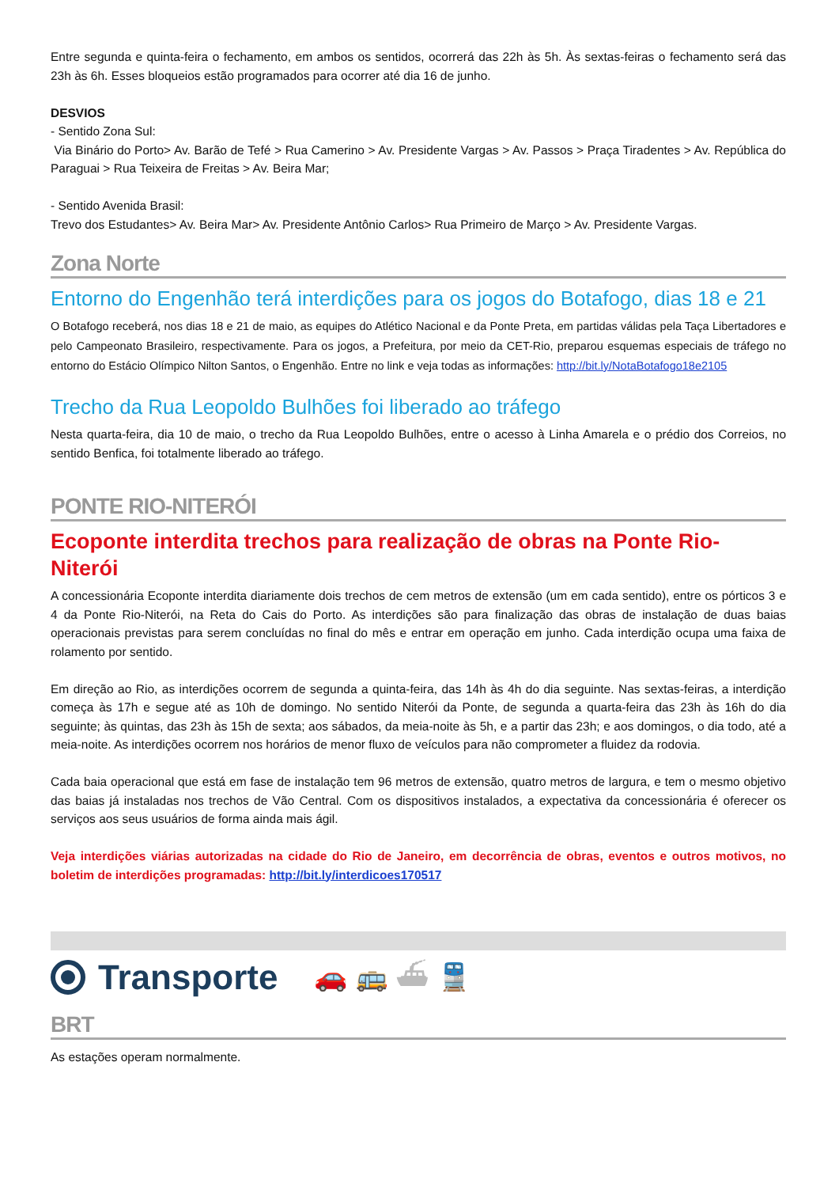Entre segunda e quinta-feira o fechamento, em ambos os sentidos, ocorrerá das 22h às 5h. Às sextas-feiras o fechamento será das 23h às 6h. Esses bloqueios estão programados para ocorrer até dia 16 de junho.
DESVIOS
- Sentido Zona Sul:
Via Binário do Porto> Av. Barão de Tefé > Rua Camerino > Av. Presidente Vargas > Av. Passos > Praça Tiradentes > Av. República do Paraguai > Rua Teixeira de Freitas > Av. Beira Mar;
- Sentido Avenida Brasil:
Trevo dos Estudantes> Av. Beira Mar> Av. Presidente Antônio Carlos> Rua Primeiro de Março > Av. Presidente Vargas.
Zona Norte
Entorno do Engenhão terá interdições para os jogos do Botafogo, dias 18 e 21
O Botafogo receberá, nos dias 18 e 21 de maio, as equipes do Atlético Nacional e da Ponte Preta, em partidas válidas pela Taça Libertadores e pelo Campeonato Brasileiro, respectivamente. Para os jogos, a Prefeitura, por meio da CET-Rio, preparou esquemas especiais de tráfego no entorno do Estácio Olímpico Nilton Santos, o Engenhão. Entre no link e veja todas as informações: http://bit.ly/NotaBotafogo18e2105
Trecho da Rua Leopoldo Bulhões foi liberado ao tráfego
Nesta quarta-feira, dia 10 de maio, o trecho da Rua Leopoldo Bulhões, entre o acesso à Linha Amarela e o prédio dos Correios, no sentido Benfica, foi totalmente liberado ao tráfego.
PONTE RIO-NITERÓI
Ecoponte interdita trechos para realização de obras na Ponte Rio-Niterói
A concessionária Ecoponte interdita diariamente dois trechos de cem metros de extensão (um em cada sentido), entre os pórticos 3 e 4 da Ponte Rio-Niterói, na Reta do Cais do Porto. As interdições são para finalização das obras de instalação de duas baias operacionais previstas para serem concluídas no final do mês e entrar em operação em junho. Cada interdição ocupa uma faixa de rolamento por sentido.
Em direção ao Rio, as interdições ocorrem de segunda a quinta-feira, das 14h às 4h do dia seguinte. Nas sextas-feiras, a interdição começa às 17h e segue até as 10h de domingo. No sentido Niterói da Ponte, de segunda a quarta-feira das 23h às 16h do dia seguinte; às quintas, das 23h às 15h de sexta; aos sábados, da meia-noite às 5h, e a partir das 23h; e aos domingos, o dia todo, até a meia-noite. As interdições ocorrem nos horários de menor fluxo de veículos para não comprometer a fluidez da rodovia.
Cada baia operacional que está em fase de instalação tem 96 metros de extensão, quatro metros de largura, e tem o mesmo objetivo das baias já instaladas nos trechos de Vão Central. Com os dispositivos instalados, a expectativa da concessionária é oferecer os serviços aos seus usuários de forma ainda mais ágil.
Veja interdições viárias autorizadas na cidade do Rio de Janeiro, em decorrência de obras, eventos e outros motivos, no boletim de interdições programadas: http://bit.ly/interdicoes170517
Transporte 🚗 🚌 ⛴ 🚆
BRT
As estações operam normalmente.